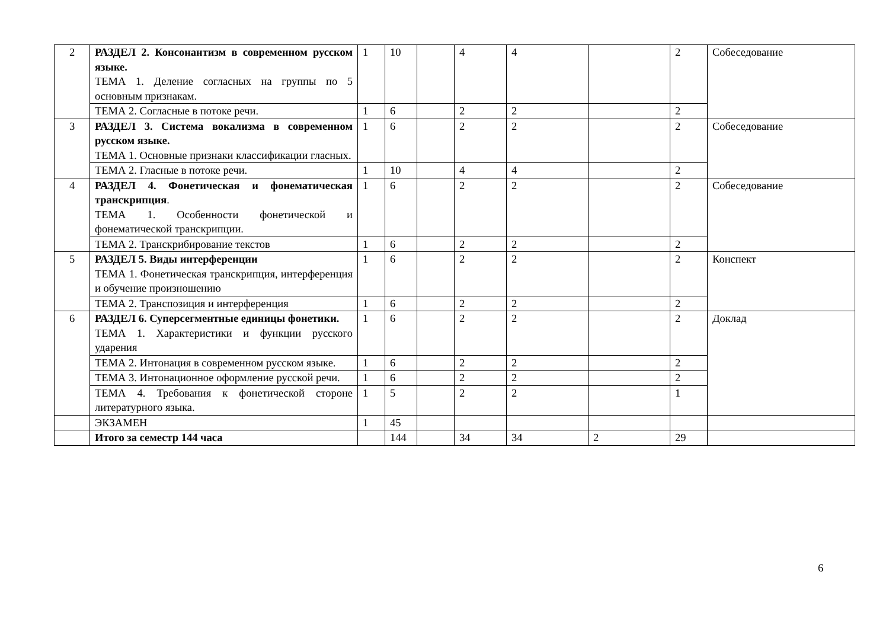| 2 | РАЗДЕЛ 2. Консонантизм в современном русском языке. ТЕМА 1. Деление согласных на группы по 5 основным признакам. | 1 | 10 | | 4 | 4 | | 2 | Собеседование |
| | ТЕМА 2. Согласные в потоке речи. | 1 | 6 | | 2 | 2 | | 2 | |
| 3 | РАЗДЕЛ 3. Система вокализма в современном русском языке. ТЕМА 1. Основные признаки классификации гласных. | 1 | 6 | | 2 | 2 | | 2 | Собеседование |
| | ТЕМА 2. Гласные в потоке речи. | 1 | 10 | | 4 | 4 | | 2 | |
| 4 | РАЗДЕЛ 4. Фонетическая и фонематическая транскрипция . ТЕМА 1. Особенности фонетической и фонематической транскрипции. | 1 | 6 | | 2 | 2 | | 2 | Собеседование |
| | ТЕМА 2. Транскрибирование текстов | 1 | 6 | | 2 | 2 | | 2 | |
| 5 | РАЗДЕЛ 5. Виды интерференции ТЕМА 1. Фонетическая транскрипция, интерференция и обучение произношению | 1 | 6 | | 2 | 2 | | 2 | Конспект |
| | ТЕМА 2. Транспозиция и интерференция | 1 | 6 | | 2 | 2 | | 2 | |
| 6 | РАЗДЕЛ 6. Суперсегментные единицы фонетики. ТЕМА 1. Характеристики и функции русского ударения | 1 | 6 | | 2 | 2 | | 2 | Доклад |
| | ТЕМА 2. Интонация в современном русском языке. | 1 | 6 | | 2 | 2 | | 2 | |
| | ТЕМА 3. Интонационное оформление русской речи. | 1 | 6 | | 2 | 2 | | 2 | |
| | ТЕМА 4. Требования к фонетической стороне литературного языка. | 1 | 5 | | 2 | 2 | | 1 | |
| | ЭКЗАМЕН | 1 | 45 | | | | | | |
| | Итого за семестр 144 часа | | 144 | | 34 | 34 | 2 | 29 | |
6